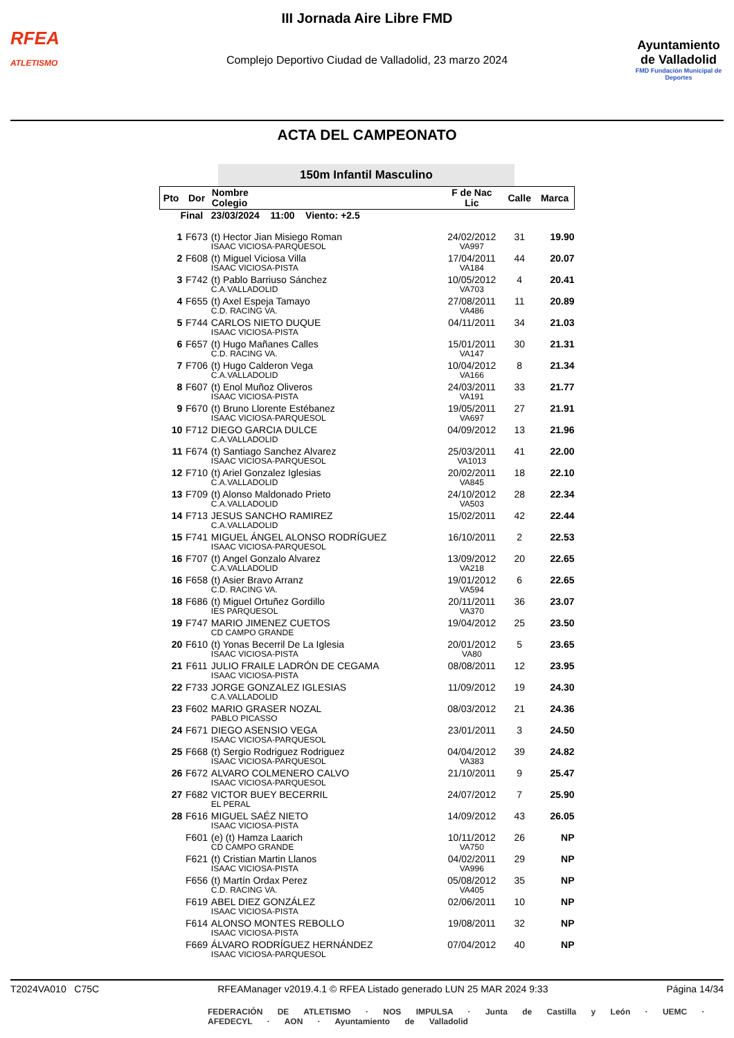RFEA
ATLETISMO
III Jornada Aire Libre FMD
Complejo Deportivo Ciudad de Valladolid, 23 marzo 2024
Ayuntamiento de Valladolid
FMD Fundación Municipal de Deportes
ACTA DEL CAMPEONATO
150m Infantil Masculino
| Pto | Dor | Nombre Colegio | F de Nac Lic | Calle | Marca |
| --- | --- | --- | --- | --- | --- |
| Final 23/03/2024 11:00 Viento: +2.5 | | | | | |
| 1 | F673 | (t) Hector Jian Misiego Roman ISAAC VICIOSA-PARQUESOL | 24/02/2012 VA997 | 31 | 19.90 |
| 2 | F608 | (t) Miguel Viciosa Villa ISAAC VICIOSA-PISTA | 17/04/2011 VA184 | 44 | 20.07 |
| 3 | F742 | (t) Pablo Barriuso Sánchez C.A.VALLADOLID | 10/05/2012 VA703 | 4 | 20.41 |
| 4 | F655 | (t) Axel Espeja Tamayo C.D. RACING VA. | 27/08/2011 VA486 | 11 | 20.89 |
| 5 | F744 | CARLOS NIETO DUQUE ISAAC VICIOSA-PISTA | 04/11/2011 | 34 | 21.03 |
| 6 | F657 | (t) Hugo Mañanes Calles C.D. RACING VA. | 15/01/2011 VA147 | 30 | 21.31 |
| 7 | F706 | (t) Hugo Calderon Vega C.A.VALLADOLID | 10/04/2012 VA166 | 8 | 21.34 |
| 8 | F607 | (t) Enol Muñoz Oliveros ISAAC VICIOSA-PISTA | 24/03/2011 VA191 | 33 | 21.77 |
| 9 | F670 | (t) Bruno Llorente Estébanez ISAAC VICIOSA-PARQUESOL | 19/05/2011 VA697 | 27 | 21.91 |
| 10 | F712 | DIEGO GARCIA DULCE C.A.VALLADOLID | 04/09/2012 | 13 | 21.96 |
| 11 | F674 | (t) Santiago Sanchez Alvarez ISAAC VICIOSA-PARQUESOL | 25/03/2011 VA1013 | 41 | 22.00 |
| 12 | F710 | (t) Ariel Gonzalez Iglesias C.A.VALLADOLID | 20/02/2011 VA845 | 18 | 22.10 |
| 13 | F709 | (t) Alonso Maldonado Prieto C.A.VALLADOLID | 24/10/2012 VA503 | 28 | 22.34 |
| 14 | F713 | JESUS SANCHO RAMIREZ C.A.VALLADOLID | 15/02/2011 | 42 | 22.44 |
| 15 | F741 | MIGUEL ÁNGEL ALONSO RODRÍGUEZ ISAAC VICIOSA-PARQUESOL | 16/10/2011 | 2 | 22.53 |
| 16 | F707 | (t) Angel Gonzalo Alvarez C.A.VALLADOLID | 13/09/2012 VA218 | 20 | 22.65 |
| 16 | F658 | (t) Asier Bravo Arranz C.D. RACING VA. | 19/01/2012 VA594 | 6 | 22.65 |
| 18 | F686 | (t) Miguel Ortuñez Gordillo IES PARQUESOL | 20/11/2011 VA370 | 36 | 23.07 |
| 19 | F747 | MARIO JIMENEZ CUETOS CD CAMPO GRANDE | 19/04/2012 | 25 | 23.50 |
| 20 | F610 | (t) Yonas Becerril De La Iglesia ISAAC VICIOSA-PISTA | 20/01/2012 VA80 | 5 | 23.65 |
| 21 | F611 | JULIO FRAILE LADRÓN DE CEGAMA ISAAC VICIOSA-PISTA | 08/08/2011 | 12 | 23.95 |
| 22 | F733 | JORGE GONZALEZ IGLESIAS C.A.VALLADOLID | 11/09/2012 | 19 | 24.30 |
| 23 | F602 | MARIO GRASER NOZAL PABLO PICASSO | 08/03/2012 | 21 | 24.36 |
| 24 | F671 | DIEGO ASENSIO VEGA ISAAC VICIOSA-PARQUESOL | 23/01/2011 | 3 | 24.50 |
| 25 | F668 | (t) Sergio Rodriguez Rodriguez ISAAC VICIOSA-PARQUESOL | 04/04/2012 VA383 | 39 | 24.82 |
| 26 | F672 | ALVARO COLMENERO CALVO ISAAC VICIOSA-PARQUESOL | 21/10/2011 | 9 | 25.47 |
| 27 | F682 | VICTOR BUEY BECERRIL EL PERAL | 24/07/2012 | 7 | 25.90 |
| 28 | F616 | MIGUEL SAÉZ NIETO ISAAC VICIOSA-PISTA | 14/09/2012 | 43 | 26.05 |
| | F601 | (e) (t) Hamza Laarich CD CAMPO GRANDE | 10/11/2012 VA750 | 26 | NP |
| | F621 | (t) Cristian Martin Llanos ISAAC VICIOSA-PISTA | 04/02/2011 VA996 | 29 | NP |
| | F656 | (t) Martín Ordax Perez C.D. RACING VA. | 05/08/2012 VA405 | 35 | NP |
| | F619 | ABEL DIEZ GONZÁLEZ ISAAC VICIOSA-PISTA | 02/06/2011 | 10 | NP |
| | F614 | ALONSO MONTES REBOLLO ISAAC VICIOSA-PISTA | 19/08/2011 | 32 | NP |
| | F669 | ÁLVARO RODRÍGUEZ HERNÁNDEZ ISAAC VICIOSA-PARQUESOL | 07/04/2012 | 40 | NP |
T2024VA010 C75C RFEAManager v2019.4.1 © RFEA Listado generado LUN 25 MAR 2024 9:33 Página 14/34
FEDERACIÓN DE ATLETISMO · NOS IMPULSA · Junta de Castilla y León · UEMC · AFEDECYL · AON · Ayuntamiento de Valladolid